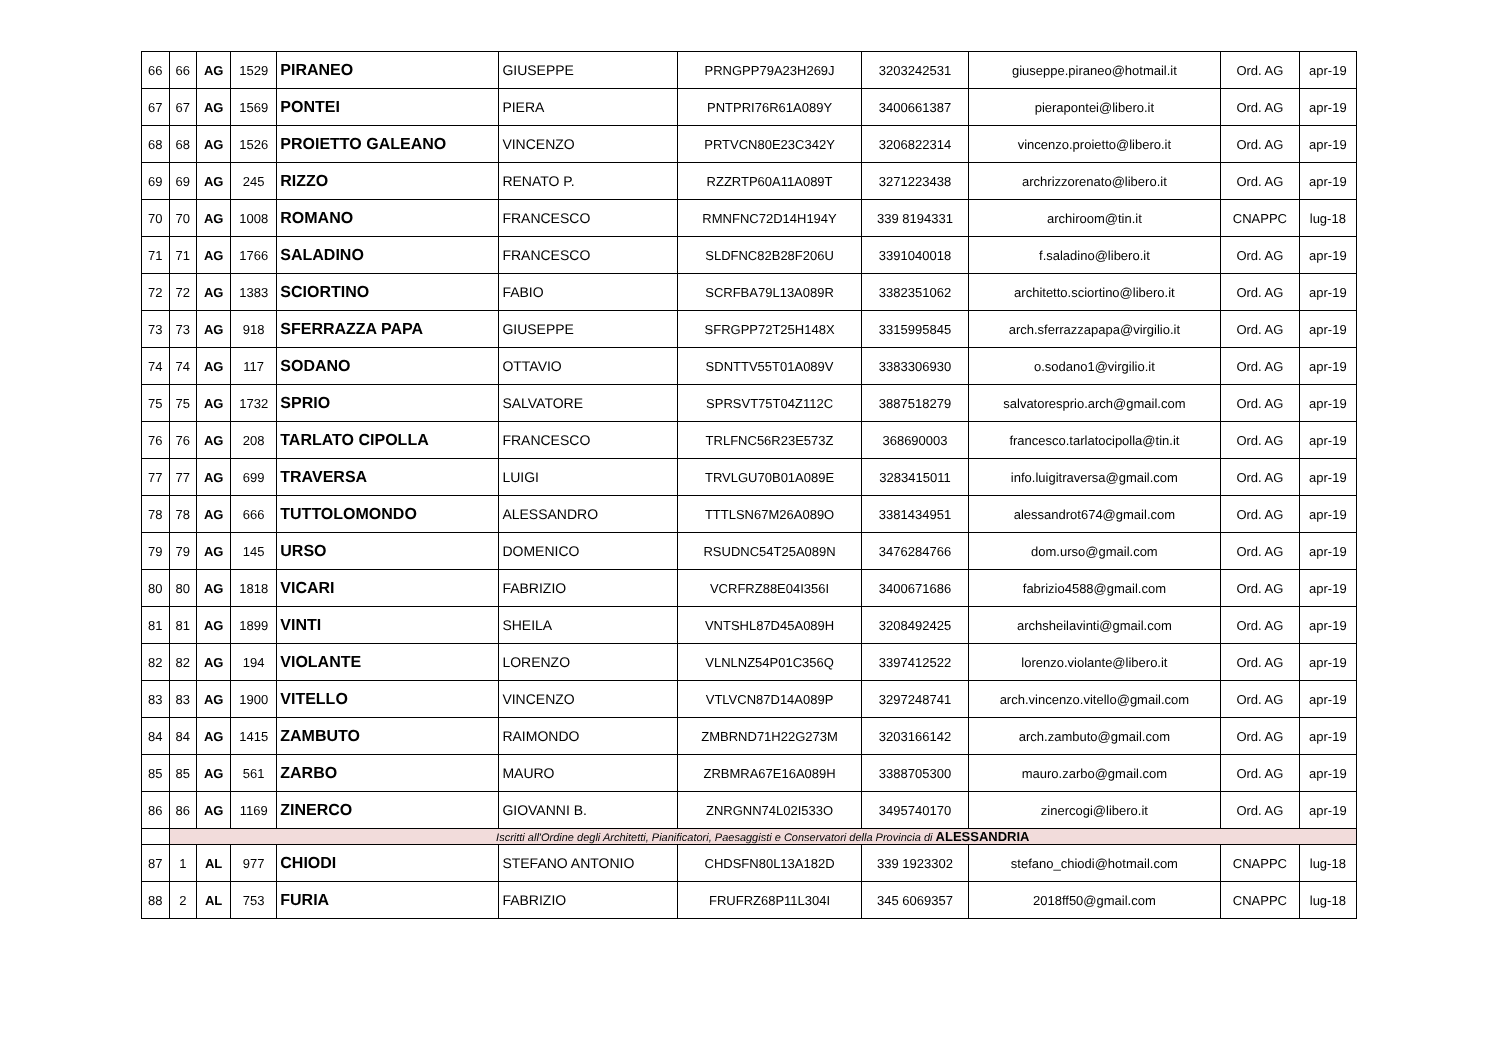| 66 | 66 | AG | 1529 | PIRANEO | GIUSEPPE | PRNGPP79A23H269J | 3203242531 | giuseppe.piraneo@hotmail.it | Ord. AG | apr-19 |
| 67 | 67 | AG | 1569 | PONTEI | PIERA | PNTPRI76R61A089Y | 3400661387 | pierapontei@libero.it | Ord. AG | apr-19 |
| 68 | 68 | AG | 1526 | PROIETTO GALEANO | VINCENZO | PRTVCN80E23C342Y | 3206822314 | vincenzo.proietto@libero.it | Ord. AG | apr-19 |
| 69 | 69 | AG | 245 | RIZZO | RENATO P. | RZZRTP60A11A089T | 3271223438 | archrizzorenato@libero.it | Ord. AG | apr-19 |
| 70 | 70 | AG | 1008 | ROMANO | FRANCESCO | RMNFNC72D14H194Y | 339 8194331 | archiroom@tin.it | CNAPPC | lug-18 |
| 71 | 71 | AG | 1766 | SALADINO | FRANCESCO | SLDFNC82B28F206U | 3391040018 | f.saladino@libero.it | Ord. AG | apr-19 |
| 72 | 72 | AG | 1383 | SCIORTINO | FABIO | SCRFBA79L13A089R | 3382351062 | architetto.sciortino@libero.it | Ord. AG | apr-19 |
| 73 | 73 | AG | 918 | SFERRAZZA PAPA | GIUSEPPE | SFRGPP72T25H148X | 3315995845 | arch.sferrazzapapa@virgilio.it | Ord. AG | apr-19 |
| 74 | 74 | AG | 117 | SODANO | OTTAVIO | SDNTTV55T01A089V | 3383306930 | o.sodano1@virgilio.it | Ord. AG | apr-19 |
| 75 | 75 | AG | 1732 | SPRIO | SALVATORE | SPRSVT75T04Z112C | 3887518279 | salvatoresprio.arch@gmail.com | Ord. AG | apr-19 |
| 76 | 76 | AG | 208 | TARLATO CIPOLLA | FRANCESCO | TRLFNC56R23E573Z | 368690003 | francesco.tarlatocipolla@tin.it | Ord. AG | apr-19 |
| 77 | 77 | AG | 699 | TRAVERSA | LUIGI | TRVLGU70B01A089E | 3283415011 | info.luigitraversa@gmail.com | Ord. AG | apr-19 |
| 78 | 78 | AG | 666 | TUTTOLOMONDO | ALESSANDRO | TTTLSN67M26A089O | 3381434951 | alessandrot674@gmail.com | Ord. AG | apr-19 |
| 79 | 79 | AG | 145 | URSO | DOMENICO | RSUDNC54T25A089N | 3476284766 | dom.urso@gmail.com | Ord. AG | apr-19 |
| 80 | 80 | AG | 1818 | VICARI | FABRIZIO | VCRFRZ88E04I356I | 3400671686 | fabrizio4588@gmail.com | Ord. AG | apr-19 |
| 81 | 81 | AG | 1899 | VINTI | SHEILA | VNTSHL87D45A089H | 3208492425 | archsheilavinti@gmail.com | Ord. AG | apr-19 |
| 82 | 82 | AG | 194 | VIOLANTE | LORENZO | VLNLNZ54P01C356Q | 3397412522 | lorenzo.violante@libero.it | Ord. AG | apr-19 |
| 83 | 83 | AG | 1900 | VITELLO | VINCENZO | VTLVCN87D14A089P | 3297248741 | arch.vincenzo.vitello@gmail.com | Ord. AG | apr-19 |
| 84 | 84 | AG | 1415 | ZAMBUTO | RAIMONDO | ZMBRND71H22G273M | 3203166142 | arch.zambuto@gmail.com | Ord. AG | apr-19 |
| 85 | 85 | AG | 561 | ZARBO | MAURO | ZRBMRA67E16A089H | 3388705300 | mauro.zarbo@gmail.com | Ord. AG | apr-19 |
| 86 | 86 | AG | 1169 | ZINERCO | GIOVANNI B. | ZNRGNN74L02I533O | 3495740170 | zinercogi@libero.it | Ord. AG | apr-19 |
| | Iscritti all'Ordine degli Architetti, Pianificatori, Paesaggisti e Conservatori della Provincia di ALESSANDRIA | | | | | | | | | |
| 87 | 1 | AL | 977 | CHIODI | STEFANO ANTONIO | CHDSFN80L13A182D | 339 1923302 | stefano_chiodi@hotmail.com | CNAPPC | lug-18 |
| 88 | 2 | AL | 753 | FURIA | FABRIZIO | FRUFRZ68P11L304I | 345 6069357 | 2018ff50@gmail.com | CNAPPC | lug-18 |